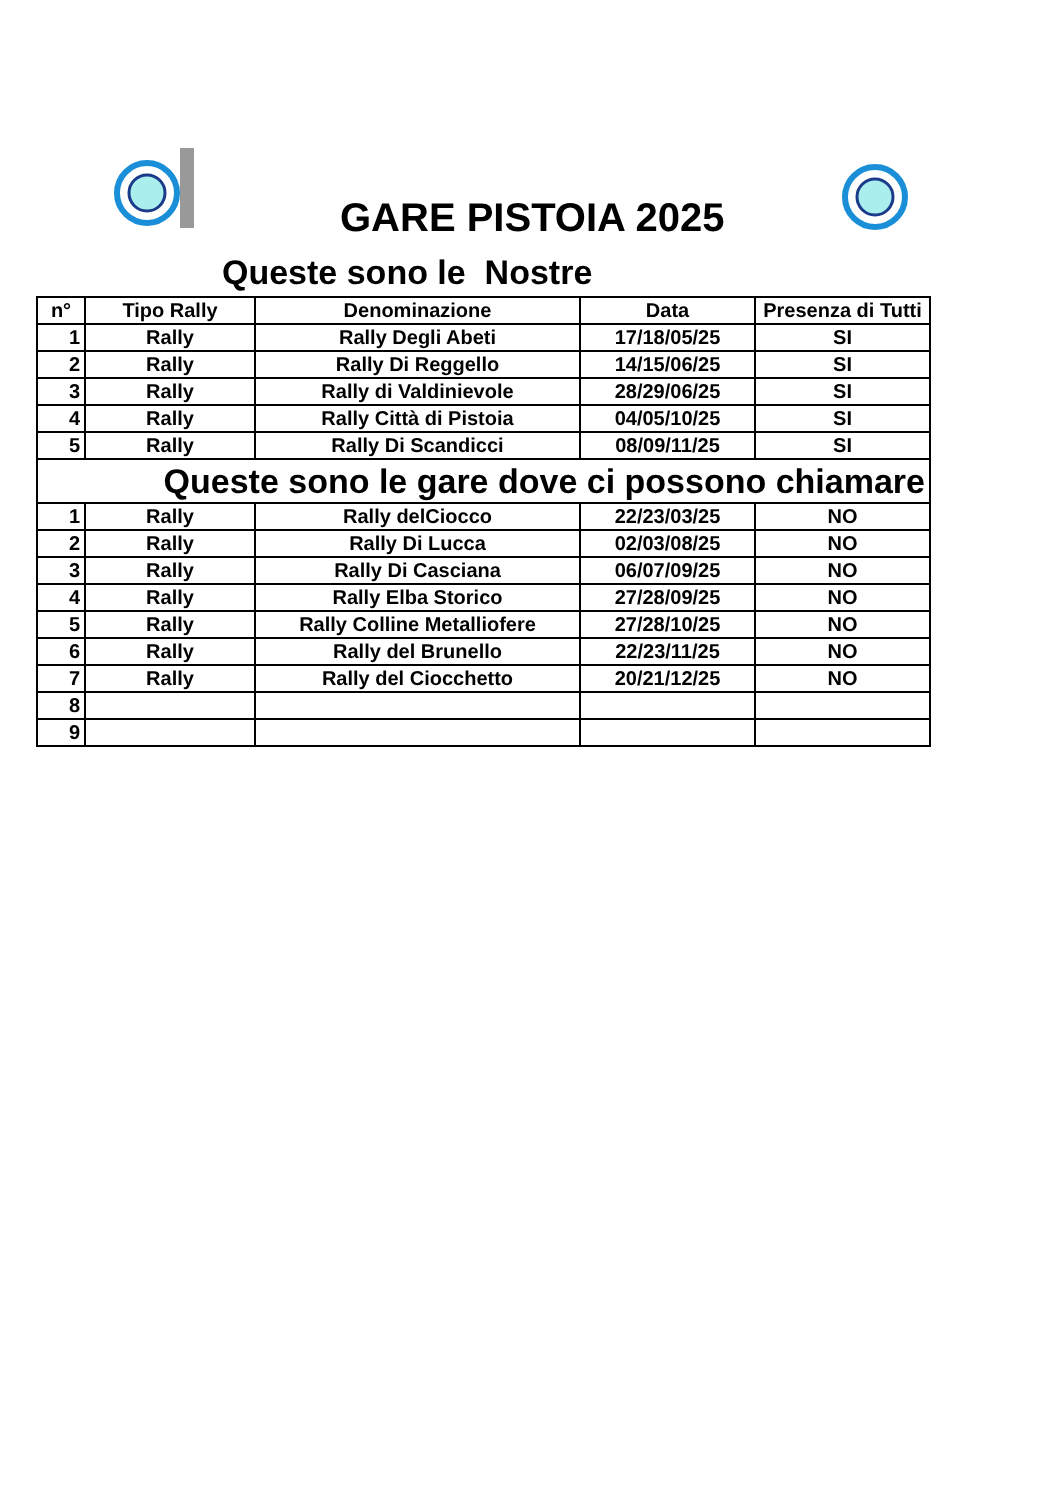GARE PISTOIA 2025
Queste sono le Nostre
| n° | Tipo Rally | Denominazione | Data | Presenza di Tutti |
| --- | --- | --- | --- | --- |
| 1 | Rally | Rally Degli Abeti | 17/18/05/25 | SI |
| 2 | Rally | Rally Di Reggello | 14/15/06/25 | SI |
| 3 | Rally | Rally di Valdinievole | 28/29/06/25 | SI |
| 4 | Rally | Rally Città di Pistoia | 04/05/10/25 | SI |
| 5 | Rally | Rally Di Scandicci | 08/09/11/25 | SI |
| Queste sono le gare dove ci possono chiamare | | | | |
| 1 | Rally | Rally delCiocco | 22/23/03/25 | NO |
| 2 | Rally | Rally Di Lucca | 02/03/08/25 | NO |
| 3 | Rally | Rally Di Casciana | 06/07/09/25 | NO |
| 4 | Rally | Rally Elba Storico | 27/28/09/25 | NO |
| 5 | Rally | Rally Colline Metalliofere | 27/28/10/25 | NO |
| 6 | Rally | Rally del Brunello | 22/23/11/25 | NO |
| 7 | Rally | Rally del Ciocchetto | 20/21/12/25 | NO |
| 8 | | | | |
| 9 | | | | |